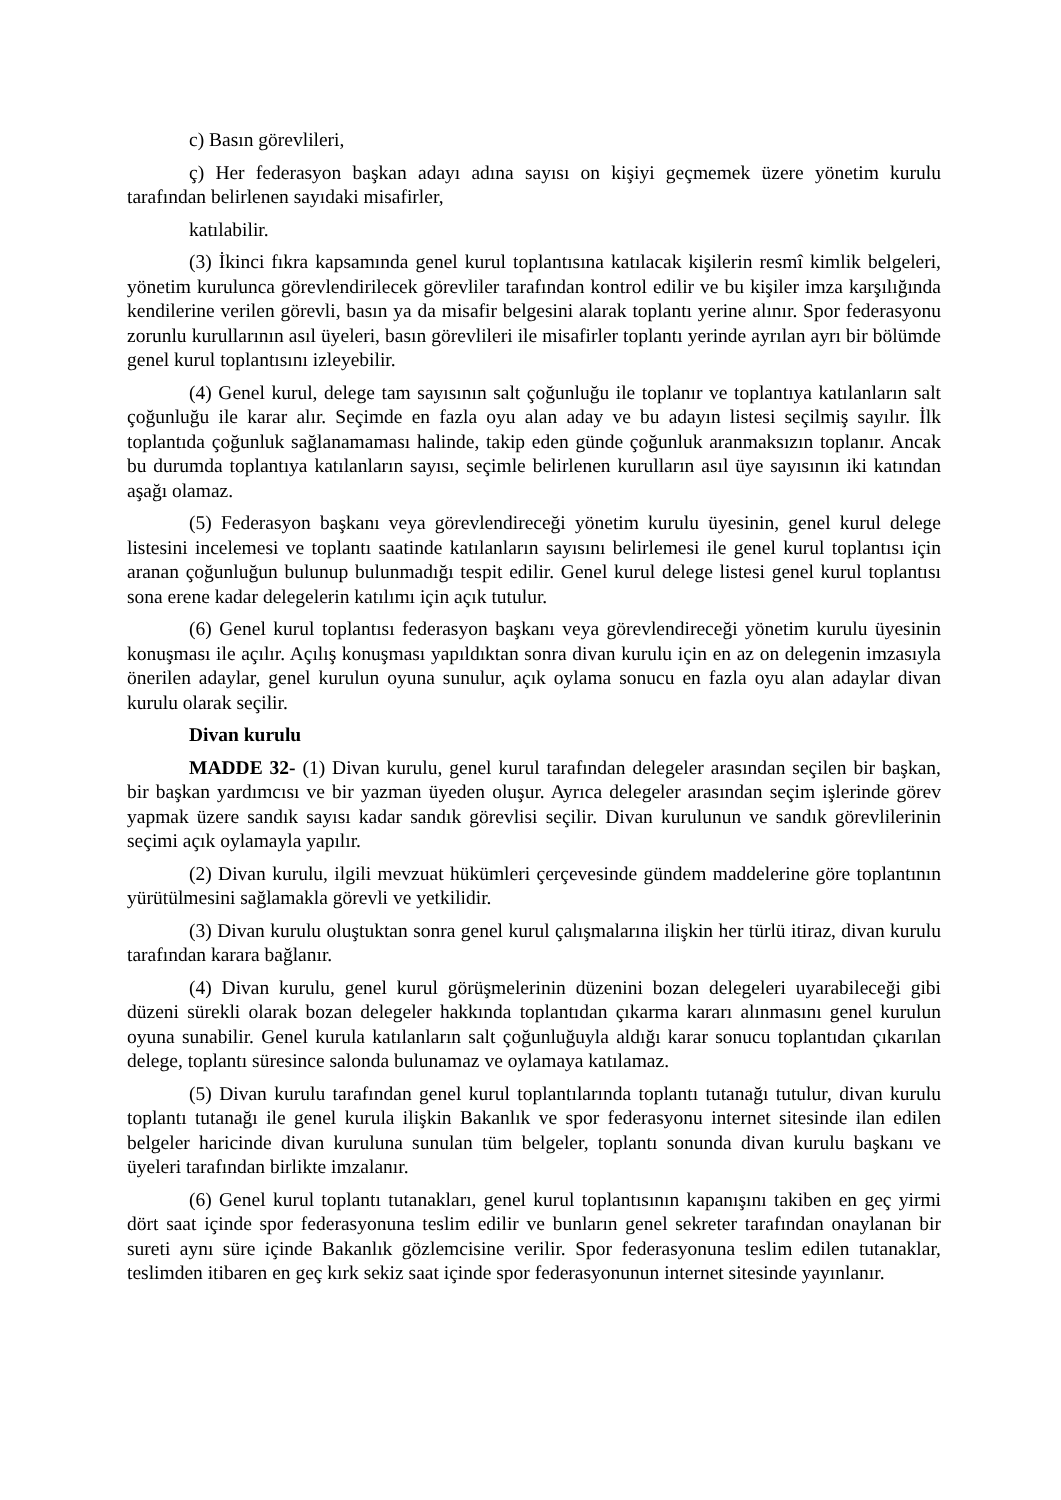c) Basın görevlileri,
ç) Her federasyon başkan adayı adına sayısı on kişiyi geçmemek üzere yönetim kurulu tarafından belirlenen sayıdaki misafirler,
katılabilir.
(3) İkinci fıkra kapsamında genel kurul toplantısına katılacak kişilerin resmî kimlik belgeleri, yönetim kurulunca görevlendirilecek görevliler tarafından kontrol edilir ve bu kişiler imza karşılığında kendilerine verilen görevli, basın ya da misafir belgesini alarak toplantı yerine alınır. Spor federasyonu zorunlu kurullarının asıl üyeleri, basın görevlileri ile misafirler toplantı yerinde ayrılan ayrı bir bölümde genel kurul toplantısını izleyebilir.
(4) Genel kurul, delege tam sayısının salt çoğunluğu ile toplanır ve toplantıya katılanların salt çoğunluğu ile karar alır. Seçimde en fazla oyu alan aday ve bu adayın listesi seçilmiş sayılır. İlk toplantıda çoğunluk sağlanamaması halinde, takip eden günde çoğunluk aranmaksızın toplanır. Ancak bu durumda toplantıya katılanların sayısı, seçimle belirlenen kurulların asıl üye sayısının iki katından aşağı olamaz.
(5) Federasyon başkanı veya görevlendireceği yönetim kurulu üyesinin, genel kurul delege listesini incelemesi ve toplantı saatinde katılanların sayısını belirlemesi ile genel kurul toplantısı için aranan çoğunluğun bulunup bulunmadığı tespit edilir. Genel kurul delege listesi genel kurul toplantısı sona erene kadar delegelerin katılımı için açık tutulur.
(6) Genel kurul toplantısı federasyon başkanı veya görevlendireceği yönetim kurulu üyesinin konuşması ile açılır. Açılış konuşması yapıldıktan sonra divan kurulu için en az on delegenin imzasıyla önerilen adaylar, genel kurulun oyuna sunulur, açık oylama sonucu en fazla oyu alan adaylar divan kurulu olarak seçilir.
Divan kurulu
MADDE 32- (1) Divan kurulu, genel kurul tarafından delegeler arasından seçilen bir başkan, bir başkan yardımcısı ve bir yazman üyeden oluşur. Ayrıca delegeler arasından seçim işlerinde görev yapmak üzere sandık sayısı kadar sandık görevlisi seçilir. Divan kurulunun ve sandık görevlilerinin seçimi açık oylamayla yapılır.
(2) Divan kurulu, ilgili mevzuat hükümleri çerçevesinde gündem maddelerine göre toplantının yürütülmesini sağlamakla görevli ve yetkilidir.
(3) Divan kurulu oluştuktan sonra genel kurul çalışmalarına ilişkin her türlü itiraz, divan kurulu tarafından karara bağlanır.
(4) Divan kurulu, genel kurul görüşmelerinin düzenini bozan delegeleri uyarabileceği gibi düzeni sürekli olarak bozan delegeler hakkında toplantıdan çıkarma kararı alınmasını genel kurulun oyuna sunabilir. Genel kurula katılanların salt çoğunluğuyla aldığı karar sonucu toplantıdan çıkarılan delege, toplantı süresince salonda bulunamaz ve oylamaya katılamaz.
(5) Divan kurulu tarafından genel kurul toplantılarında toplantı tutanağı tutulur, divan kurulu toplantı tutanağı ile genel kurula ilişkin Bakanlık ve spor federasyonu internet sitesinde ilan edilen belgeler haricinde divan kuruluna sunulan tüm belgeler, toplantı sonunda divan kurulu başkanı ve üyeleri tarafından birlikte imzalanır.
(6) Genel kurul toplantı tutanakları, genel kurul toplantısının kapanışını takiben en geç yirmi dört saat içinde spor federasyonuna teslim edilir ve bunların genel sekreter tarafından onaylanan bir sureti aynı süre içinde Bakanlık gözlemcisine verilir. Spor federasyonuna teslim edilen tutanaklar, teslimden itibaren en geç kırk sekiz saat içinde spor federasyonunun internet sitesinde yayınlanır.